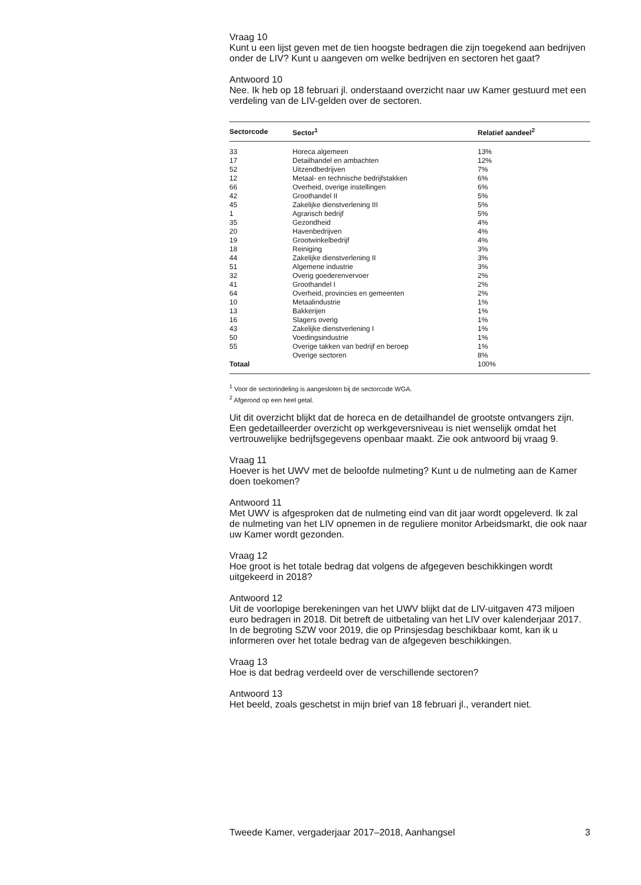Vraag 10
Kunt u een lijst geven met de tien hoogste bedragen die zijn toegekend aan bedrijven onder de LIV? Kunt u aangeven om welke bedrijven en sectoren het gaat?
Antwoord 10
Nee. Ik heb op 18 februari jl. onderstaand overzicht naar uw Kamer gestuurd met een verdeling van de LIV-gelden over de sectoren.
| Sectorcode | Sector<sup>1</sup> | Relatief aandeel<sup>2</sup> |
| --- | --- | --- |
| 33 | Horeca algemeen | 13% |
| 17 | Detailhandel en ambachten | 12% |
| 52 | Uitzendbedrijven | 7% |
| 12 | Metaal- en technische bedrijfstakken | 6% |
| 66 | Overheid, overige instellingen | 6% |
| 42 | Groothandel II | 5% |
| 45 | Zakelijke dienstverlening III | 5% |
| 1 | Agrarisch bedrijf | 5% |
| 35 | Gezondheid | 4% |
| 20 | Havenbedrijven | 4% |
| 19 | Grootwinkelbedrijf | 4% |
| 18 | Reiniging | 3% |
| 44 | Zakelijke dienstverlening II | 3% |
| 51 | Algemene industrie | 3% |
| 32 | Overig goederenvervoer | 2% |
| 41 | Groothandel I | 2% |
| 64 | Overheid, provincies en gemeenten | 2% |
| 10 | Metaalindustrie | 1% |
| 13 | Bakkerijen | 1% |
| 16 | Slagers overig | 1% |
| 43 | Zakelijke dienstverlening I | 1% |
| 50 | Voedingsindustrie | 1% |
| 55 | Overige takken van bedrijf en beroep | 1% |
| | Overige sectoren | 8% |
| Totaal | | 100% |
<sup>1</sup> Voor de sectorindeling is aangesloten bij de sectorcode WGA.
<sup>2</sup> Afgerond op een heel getal.
Uit dit overzicht blijkt dat de horeca en de detailhandel de grootste ontvangers zijn. Een gedetailleerder overzicht op werkgeversniveau is niet wenselijk omdat het vertrouwelijke bedrijfsgegevens openbaar maakt. Zie ook antwoord bij vraag 9.
Vraag 11
Hoever is het UWV met de beloofde nulmeting? Kunt u de nulmeting aan de Kamer doen toekomen?
Antwoord 11
Met UWV is afgesproken dat de nulmeting eind van dit jaar wordt opgeleverd. Ik zal de nulmeting van het LIV opnemen in de reguliere monitor Arbeidsmarkt, die ook naar uw Kamer wordt gezonden.
Vraag 12
Hoe groot is het totale bedrag dat volgens de afgegeven beschikkingen wordt uitgekeerd in 2018?
Antwoord 12
Uit de voorlopige berekeningen van het UWV blijkt dat de LIV-uitgaven 473 miljoen euro bedragen in 2018. Dit betreft de uitbetaling van het LIV over kalenderjaar 2017. In de begroting SZW voor 2019, die op Prinsjesdag beschikbaar komt, kan ik u informeren over het totale bedrag van de afgegeven beschikkingen.
Vraag 13
Hoe is dat bedrag verdeeld over de verschillende sectoren?
Antwoord 13
Het beeld, zoals geschetst in mijn brief van 18 februari jl., verandert niet.
Tweede Kamer, vergaderjaar 2017–2018, Aanhangsel 3